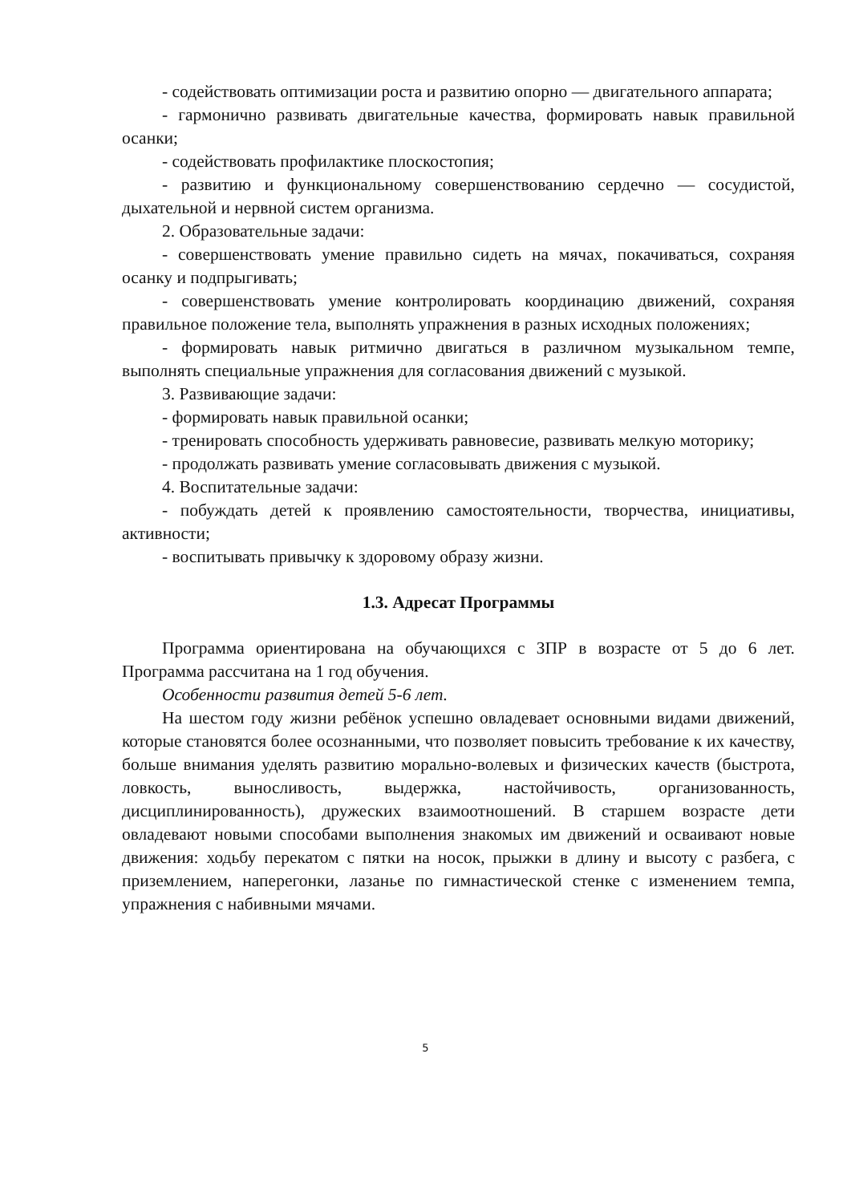- содействовать оптимизации роста и развитию опорно — двигательного аппарата;
- гармонично развивать двигательные качества, формировать навык правильной осанки;
- содействовать профилактике плоскостопия;
- развитию и функциональному совершенствованию сердечно — сосудистой, дыхательной и нервной систем организма.
2. Образовательные задачи:
- совершенствовать умение правильно сидеть на мячах, покачиваться, сохраняя осанку и подпрыгивать;
- совершенствовать умение контролировать координацию движений, сохраняя правильное положение тела, выполнять упражнения в разных исходных положениях;
- формировать навык ритмично двигаться в различном музыкальном темпе, выполнять специальные упражнения для согласования движений с музыкой.
3. Развивающие задачи:
- формировать навык правильной осанки;
- тренировать способность удерживать равновесие, развивать мелкую моторику;
- продолжать развивать умение согласовывать движения с музыкой.
4. Воспитательные задачи:
- побуждать детей к проявлению самостоятельности, творчества, инициативы, активности;
- воспитывать привычку к здоровому образу жизни.
1.3. Адресат Программы
Программа ориентирована на обучающихся с ЗПР в возрасте от 5 до 6 лет. Программа рассчитана на 1 год обучения.
Особенности развития детей 5-6 лет.
На шестом году жизни ребёнок успешно овладевает основными видами движений, которые становятся более осознанными, что позволяет повысить требование к их качеству, больше внимания уделять развитию морально-волевых и физических качеств (быстрота, ловкость, выносливость, выдержка, настойчивость, организованность, дисциплинированность), дружеских взаимоотношений. В старшем возрасте дети овладевают новыми способами выполнения знакомых им движений и осваивают новые движения: ходьбу перекатом с пятки на носок, прыжки в длину и высоту с разбега, с приземлением, наперегонки, лазанье по гимнастической стенке с изменением темпа, упражнения с набивными мячами.
5